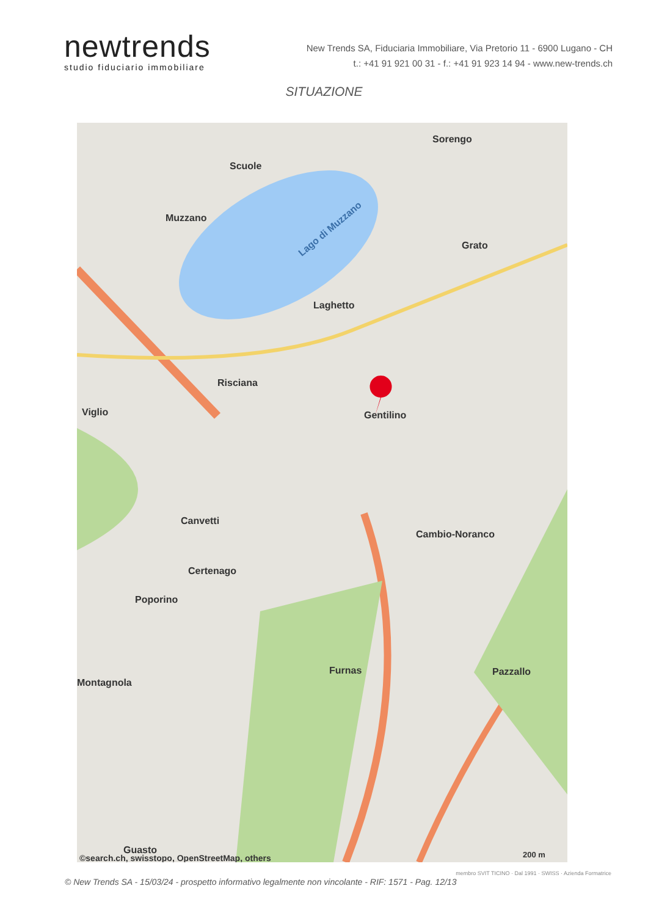newtrends
studio fiduciario immobiliare
New Trends SA, Fiduciaria Immobiliare, Via Pretorio 11 - 6900 Lugano - CH
t.: +41 91 921 00 31 - f.: +41 91 923 14 94 - www.new-trends.ch
SITUAZIONE
Muzzano
Scuole
Lago di Muzzano
Sorengo
Grato
Laghetto
Risciana
Viglio Gentilino
Canvetti
Cambio-Noranco
Certenago
Poporino
Furnas Pazzallo
Montagnola
Guasto
©search.ch, swisstopo, OpenStreetMap, others
200 m
© New Trends SA - 15/03/24 - prospetto informativo legalmente non vincolante - RIF: 1571 - Pag. 12/13
membro SVIT TICINO · Dal 1991 · SWISS · Azienda Formatrice